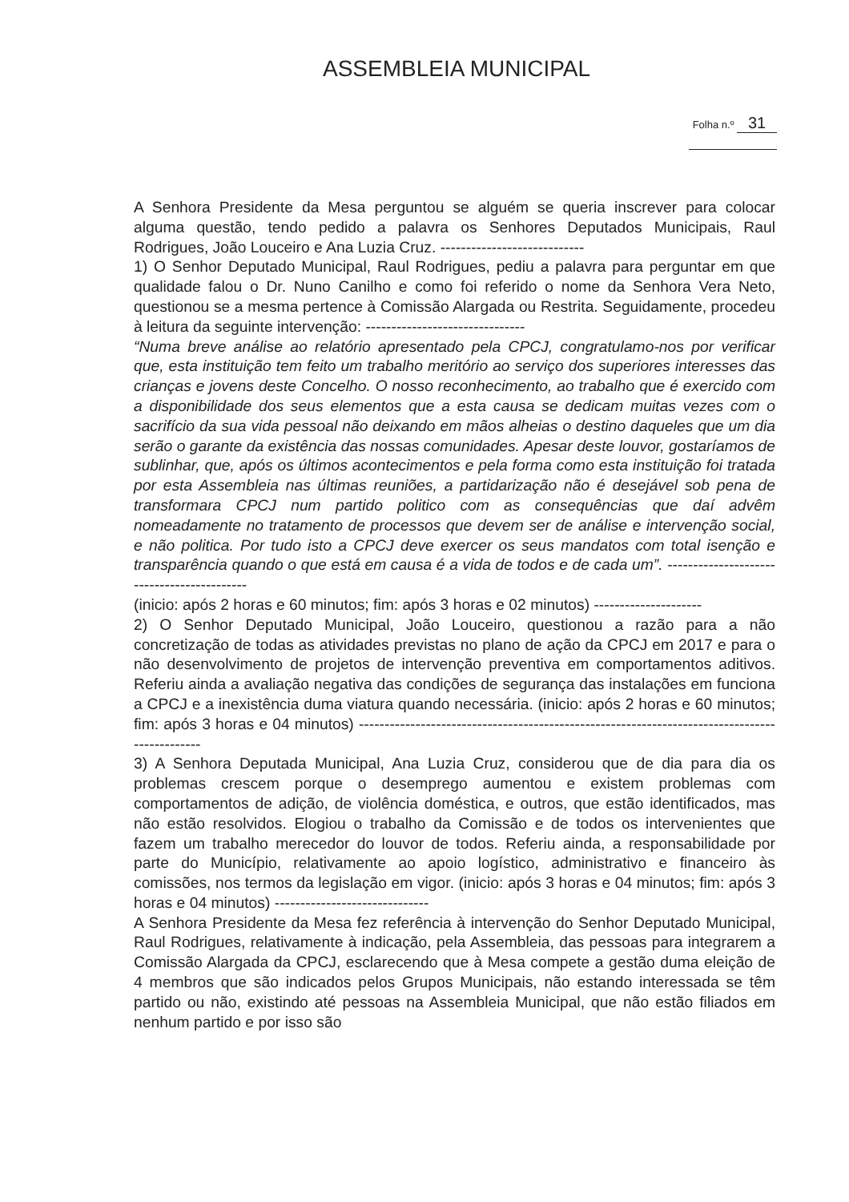ASSEMBLEIA MUNICIPAL
Folha n.º 31
A Senhora Presidente da Mesa perguntou se alguém se queria inscrever para colocar alguma questão, tendo pedido a palavra os Senhores Deputados Municipais, Raul Rodrigues, João Louceiro e Ana Luzia Cruz. ----------------------------
1) O Senhor Deputado Municipal, Raul Rodrigues, pediu a palavra para perguntar em que qualidade falou o Dr. Nuno Canilho e como foi referido o nome da Senhora Vera Neto, questionou se a mesma pertence à Comissão Alargada ou Restrita. Seguidamente, procedeu à leitura da seguinte intervenção: -------------------------------
“Numa breve análise ao relatório apresentado pela CPCJ, congratulamo-nos por verificar que, esta instituição tem feito um trabalho meritório ao serviço dos superiores interesses das crianças e jovens deste Concelho. O nosso reconhecimento, ao trabalho que é exercido com a disponibilidade dos seus elementos que a esta causa se dedicam muitas vezes com o sacrifício da sua vida pessoal não deixando em mãos alheias o destino daqueles que um dia serão o garante da existência das nossas comunidades. Apesar deste louvor, gostaríamos de sublinhar, que, após os últimos acontecimentos e pela forma como esta instituição foi tratada por esta Assembleia nas últimas reuniões, a partidarização não é desejável sob pena de transformara CPCJ num partido politico com as consequências que daí advêm nomeadamente no tratamento de processos que devem ser de análise e intervenção social, e não politica. Por tudo isto a CPCJ deve exercer os seus mandatos com total isenção e transparência quando o que está em causa é a vida de todos e de cada um”. -------------------------------------------
(inicio: após 2 horas e 60 minutos; fim: após 3 horas e 02 minutos) ---------------------
2) O Senhor Deputado Municipal, João Louceiro, questionou a razão para a não concretização de todas as atividades previstas no plano de ação da CPCJ em 2017 e para o não desenvolvimento de projetos de intervenção preventiva em comportamentos aditivos. Referiu ainda a avaliação negativa das condições de segurança das instalações em funciona a CPCJ e a inexistência duma viatura quando necessária. (inicio: após 2 horas e 60 minutos; fim: após 3 horas e 04 minutos) ----------------------------------------------------------------------------------------------
3) A Senhora Deputada Municipal, Ana Luzia Cruz, considerou que de dia para dia os problemas crescem porque o desemprego aumentou e existem problemas com comportamentos de adição, de violência doméstica, e outros, que estão identificados, mas não estão resolvidos. Elogiou o trabalho da Comissão e de todos os intervenientes que fazem um trabalho merecedor do louvor de todos. Referiu ainda, a responsabilidade por parte do Município, relativamente ao apoio logístico, administrativo e financeiro às comissões, nos termos da legislação em vigor. (inicio: após 3 horas e 04 minutos; fim: após 3 horas e 04 minutos) ------------------------------
A Senhora Presidente da Mesa fez referência à intervenção do Senhor Deputado Municipal, Raul Rodrigues, relativamente à indicação, pela Assembleia, das pessoas para integrarem a Comissão Alargada da CPCJ, esclarecendo que à Mesa compete a gestão duma eleição de 4 membros que são indicados pelos Grupos Municipais, não estando interessada se têm partido ou não, existindo até pessoas na Assembleia Municipal, que não estão filiados em nenhum partido e por isso são